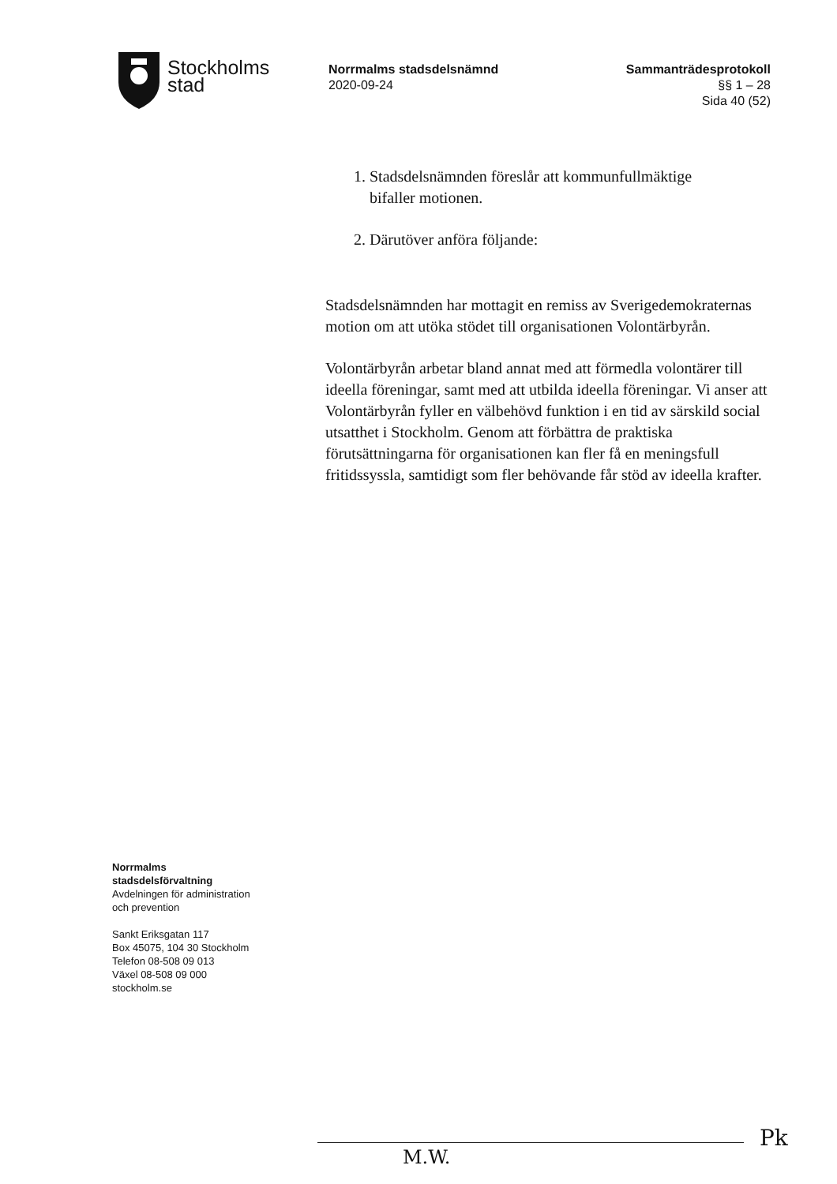Stockholms
stad
Norrmalms stadsdelsnämnd
2020-09-24
Sammanträdesprotokoll
§§ 1 – 28
Sida 40 (52)
1. Stadsdelsnämnden föreslår att kommunfullmäktige
bifaller motionen.
2. Därutöver anföra följande:
Stadsdelsnämnden har mottagit en remiss av Sverigedemokraternas motion om att utöka stödet till organisationen Volontärbyrån.
Volontärbyrån arbetar bland annat med att förmedla volontärer till ideella föreningar, samt med att utbilda ideella föreningar. Vi anser att Volontärbyrån fyller en välbehövd funktion i en tid av särskild social utsatthet i Stockholm. Genom att förbättra de praktiska förutsättningarna för organisationen kan fler få en meningsfull fritidssyssla, samtidigt som fler behövande får stöd av ideella krafter.
Norrmalms
stadsdelsförvaltning
Avdelningen för administration
och prevention
Sankt Eriksgatan 117
Box 45075, 104 30 Stockholm
Telefon 08-508 09 013
Växel 08-508 09 000
stockholm.se
M.W.
Pk